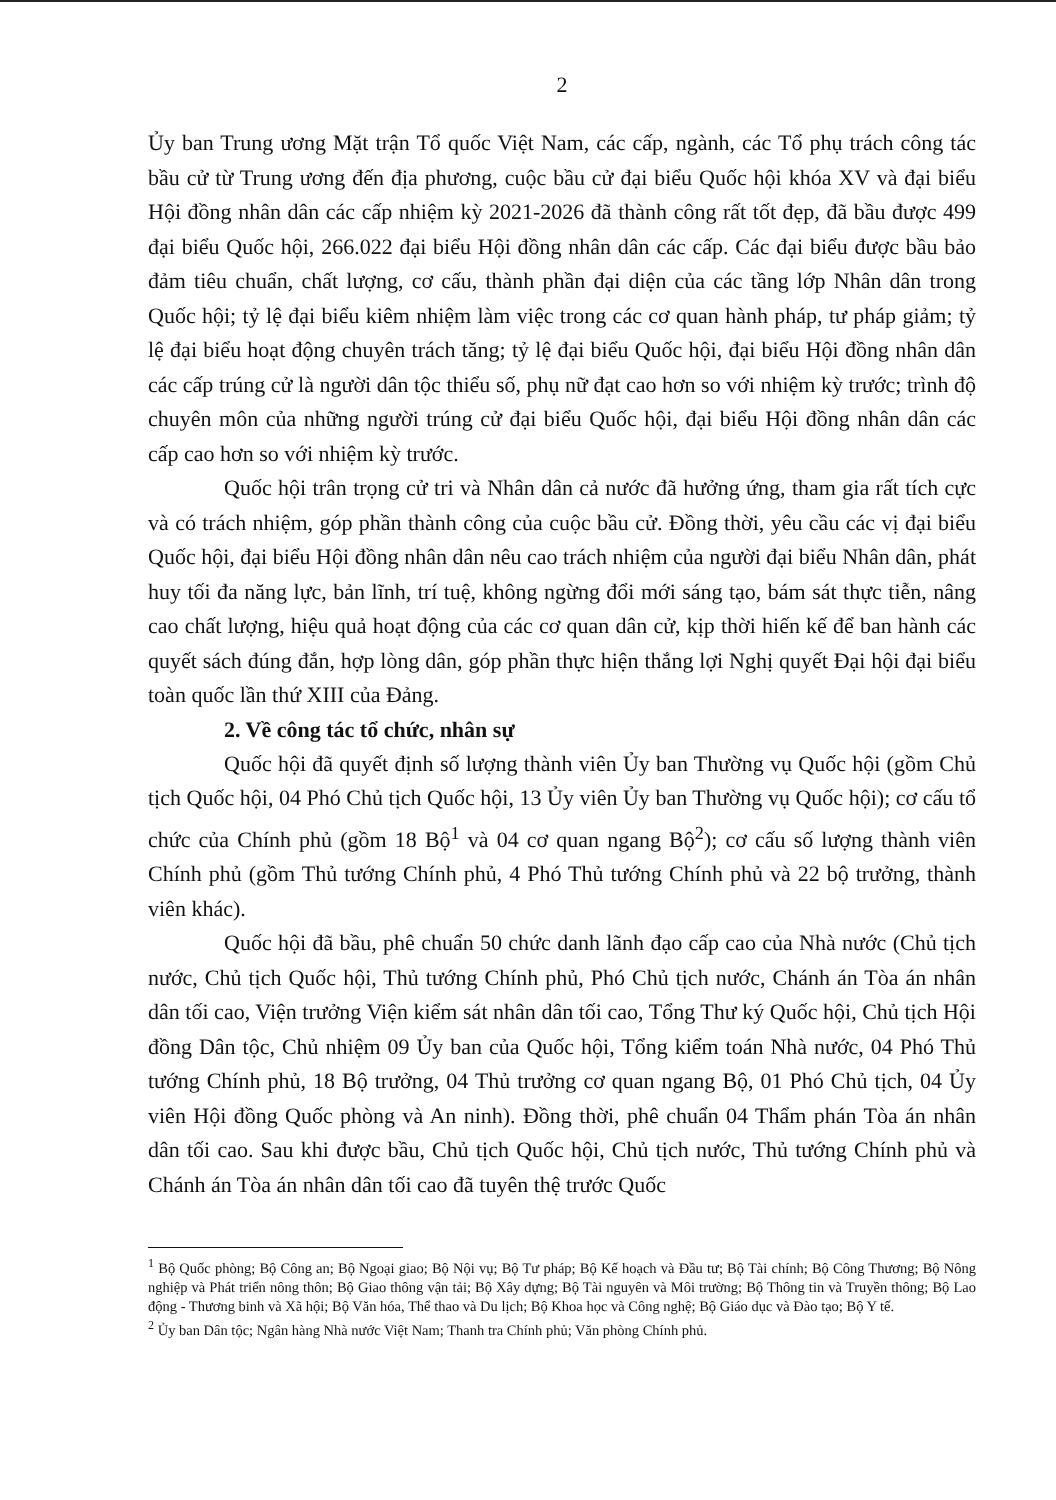2
Ủy ban Trung ương Mặt trận Tổ quốc Việt Nam, các cấp, ngành, các Tổ phụ trách công tác bầu cử từ Trung ương đến địa phương, cuộc bầu cử đại biểu Quốc hội khóa XV và đại biểu Hội đồng nhân dân các cấp nhiệm kỳ 2021-2026 đã thành công rất tốt đẹp, đã bầu được 499 đại biểu Quốc hội, 266.022 đại biểu Hội đồng nhân dân các cấp. Các đại biểu được bầu bảo đảm tiêu chuẩn, chất lượng, cơ cấu, thành phần đại diện của các tầng lớp Nhân dân trong Quốc hội; tỷ lệ đại biểu kiêm nhiệm làm việc trong các cơ quan hành pháp, tư pháp giảm; tỷ lệ đại biểu hoạt động chuyên trách tăng; tỷ lệ đại biểu Quốc hội, đại biểu Hội đồng nhân dân các cấp trúng cử là người dân tộc thiểu số, phụ nữ đạt cao hơn so với nhiệm kỳ trước; trình độ chuyên môn của những người trúng cử đại biểu Quốc hội, đại biểu Hội đồng nhân dân các cấp cao hơn so với nhiệm kỳ trước.
Quốc hội trân trọng cử tri và Nhân dân cả nước đã hưởng ứng, tham gia rất tích cực và có trách nhiệm, góp phần thành công của cuộc bầu cử. Đồng thời, yêu cầu các vị đại biểu Quốc hội, đại biểu Hội đồng nhân dân nêu cao trách nhiệm của người đại biểu Nhân dân, phát huy tối đa năng lực, bản lĩnh, trí tuệ, không ngừng đổi mới sáng tạo, bám sát thực tiễn, nâng cao chất lượng, hiệu quả hoạt động của các cơ quan dân cử, kịp thời hiến kế để ban hành các quyết sách đúng đắn, hợp lòng dân, góp phần thực hiện thắng lợi Nghị quyết Đại hội đại biểu toàn quốc lần thứ XIII của Đảng.
2. Về công tác tổ chức, nhân sự
Quốc hội đã quyết định số lượng thành viên Ủy ban Thường vụ Quốc hội (gồm Chủ tịch Quốc hội, 04 Phó Chủ tịch Quốc hội, 13 Ủy viên Ủy ban Thường vụ Quốc hội); cơ cấu tổ chức của Chính phủ (gồm 18 Bộ<sup>1</sup> và 04 cơ quan ngang Bộ<sup>2</sup>); cơ cấu số lượng thành viên Chính phủ (gồm Thủ tướng Chính phủ, 4 Phó Thủ tướng Chính phủ và 22 bộ trưởng, thành viên khác).
Quốc hội đã bầu, phê chuẩn 50 chức danh lãnh đạo cấp cao của Nhà nước (Chủ tịch nước, Chủ tịch Quốc hội, Thủ tướng Chính phủ, Phó Chủ tịch nước, Chánh án Tòa án nhân dân tối cao, Viện trưởng Viện kiểm sát nhân dân tối cao, Tổng Thư ký Quốc hội, Chủ tịch Hội đồng Dân tộc, Chủ nhiệm 09 Ủy ban của Quốc hội, Tổng kiểm toán Nhà nước, 04 Phó Thủ tướng Chính phủ, 18 Bộ trưởng, 04 Thủ trưởng cơ quan ngang Bộ, 01 Phó Chủ tịch, 04 Ủy viên Hội đồng Quốc phòng và An ninh). Đồng thời, phê chuẩn 04 Thẩm phán Tòa án nhân dân tối cao. Sau khi được bầu, Chủ tịch Quốc hội, Chủ tịch nước, Thủ tướng Chính phủ và Chánh án Tòa án nhân dân tối cao đã tuyên thệ trước Quốc
<sup>1</sup> Bộ Quốc phòng; Bộ Công an; Bộ Ngoại giao; Bộ Nội vụ; Bộ Tư pháp; Bộ Kế hoạch và Đầu tư; Bộ Tài chính; Bộ Công Thương; Bộ Nông nghiệp và Phát triển nông thôn; Bộ Giao thông vận tải; Bộ Xây dựng; Bộ Tài nguyên và Môi trường; Bộ Thông tin và Truyền thông; Bộ Lao động - Thương binh và Xã hội; Bộ Văn hóa, Thể thao và Du lịch; Bộ Khoa học và Công nghệ; Bộ Giáo dục và Đào tạo; Bộ Y tế.
<sup>2</sup> Ủy ban Dân tộc; Ngân hàng Nhà nước Việt Nam; Thanh tra Chính phủ; Văn phòng Chính phủ.